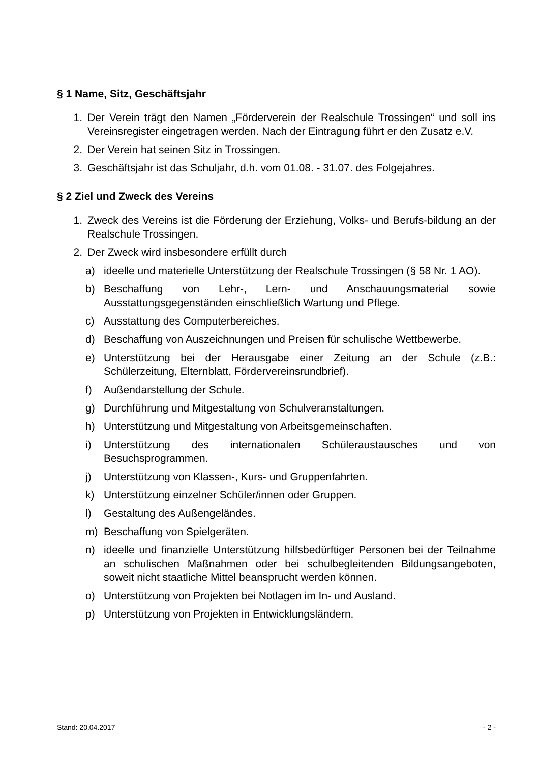§ 1 Name, Sitz, Geschäftsjahr
1. Der Verein trägt den Namen „Förderverein der Realschule Trossingen“ und soll ins Vereinsregister eingetragen werden. Nach der Eintragung führt er den Zusatz e.V.
2. Der Verein hat seinen Sitz in Trossingen.
3. Geschäftsjahr ist das Schuljahr, d.h. vom 01.08. - 31.07. des Folgejahres.
§ 2 Ziel und Zweck des Vereins
1. Zweck des Vereins ist die Förderung der Erziehung, Volks- und Berufs-bildung an der Realschule Trossingen.
2. Der Zweck wird insbesondere erfüllt durch
a) ideelle und materielle Unterstützung der Realschule Trossingen (§ 58 Nr. 1 AO).
b) Beschaffung von Lehr-, Lern- und Anschauungsmaterial sowie Ausstattungsgegenständen einschließlich Wartung und Pflege.
c) Ausstattung des Computerbereiches.
d) Beschaffung von Auszeichnungen und Preisen für schulische Wettbewerbe.
e) Unterstützung bei der Herausgabe einer Zeitung an der Schule (z.B.: Schülerzeitung, Elternblatt, Fördervereinsrundbrief).
f) Außendarstellung der Schule.
g) Durchführung und Mitgestaltung von Schulveranstaltungen.
h) Unterstützung und Mitgestaltung von Arbeitsgemeinschaften.
i) Unterstützung des internationalen Schüleraustausches und von Besuchsprogrammen.
j) Unterstützung von Klassen-, Kurs- und Gruppenfahrten.
k) Unterstützung einzelner Schüler/innen oder Gruppen.
l) Gestaltung des Außengeländes.
m) Beschaffung von Spielgeräten.
n) ideelle und finanzielle Unterstützung hilfsbedürftiger Personen bei der Teilnahme an schulischen Maßnahmen oder bei schulbegleitenden Bildungsangeboten, soweit nicht staatliche Mittel beansprucht werden können.
o) Unterstützung von Projekten bei Notlagen im In- und Ausland.
p) Unterstützung von Projekten in Entwicklungsländern.
Stand: 20.04.2017 - 2 -